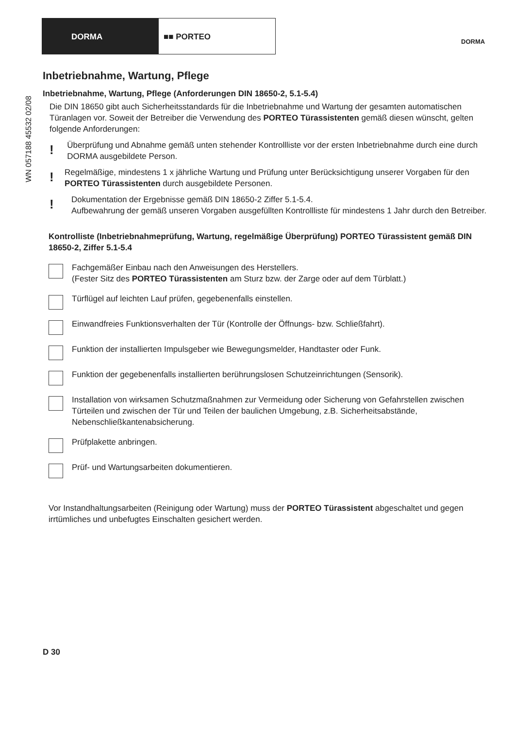DORMA ■■ PORTEO
DORMA
WN 057188 45532 02/08
Inbetriebnahme, Wartung, Pflege
Inbetriebnahme, Wartung, Pflege (Anforderungen DIN 18650-2, 5.1-5.4)
Die DIN 18650 gibt auch Sicherheitsstandards für die Inbetriebnahme und Wartung der gesamten automatischen Türanlagen vor. Soweit der Betreiber die Verwendung des PORTEO Türassistenten gemäß diesen wünscht, gelten folgende Anforderungen:
!
Überprüfung und Abnahme gemäß unten stehender Kontrollliste vor der ersten Inbetriebnahme durch eine durch DORMA ausgebildete Person.
!
Regelmäßige, mindestens 1 x jährliche Wartung und Prüfung unter Berücksichtigung unserer Vorgaben für den PORTEO Türassistenten durch ausgebildete Personen.
!
Dokumentation der Ergebnisse gemäß DIN 18650-2 Ziffer 5.1-5.4.
Aufbewahrung der gemäß unseren Vorgaben ausgefüllten Kontrollliste für mindestens 1 Jahr durch den Betreiber.
Kontrolliste (Inbetriebnahmeprüfung, Wartung, regelmäßige Überprüfung) PORTEO Türassistent gemäß DIN 18650-2, Ziffer 5.1-5.4
Fachgemäßer Einbau nach den Anweisungen des Herstellers.
(Fester Sitz des PORTEO Türassistenten am Sturz bzw. der Zarge oder auf dem Türblatt.)
Türflügel auf leichten Lauf prüfen, gegebenenfalls einstellen.
Einwandfreies Funktionsverhalten der Tür (Kontrolle der Öffnungs- bzw. Schließfahrt).
Funktion der installierten Impulsgeber wie Bewegungsmelder, Handtaster oder Funk.
Funktion der gegebenenfalls installierten berührungslosen Schutzeinrichtungen (Sensorik).
Installation von wirksamen Schutzmaßnahmen zur Vermeidung oder Sicherung von Gefahrstellen zwischen Türteilen und zwischen der Tür und Teilen der baulichen Umgebung, z.B. Sicherheitsabstände, Nebenschließkantenabsicherung.
Prüfplakette anbringen.
Prüf- und Wartungsarbeiten dokumentieren.
Vor Instandhaltungsarbeiten (Reinigung oder Wartung) muss der PORTEO Türassistent abgeschaltet und gegen irrtümliches und unbefugtes Einschalten gesichert werden.
D 30